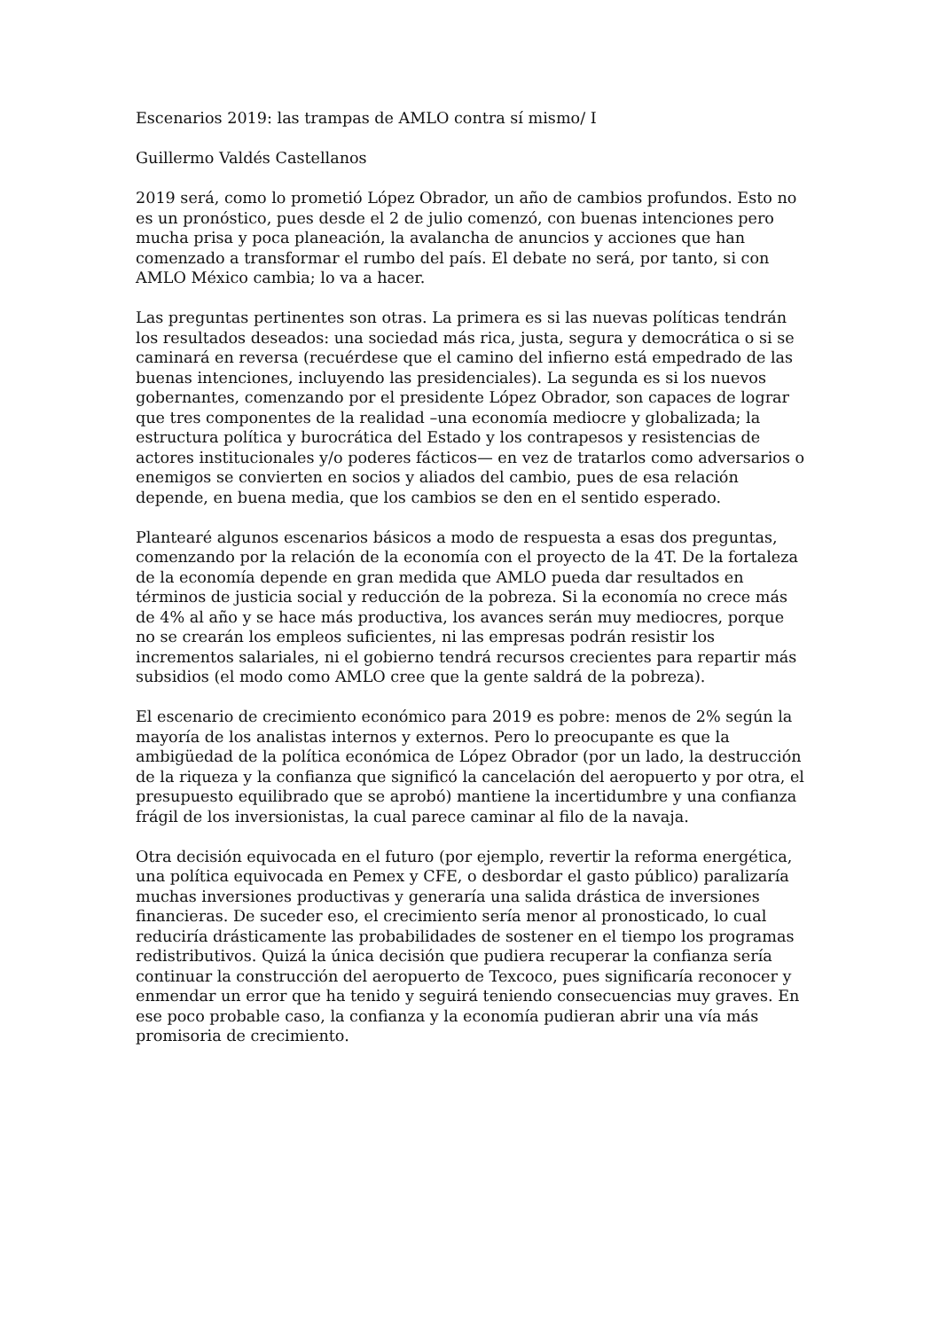Escenarios 2019: las trampas de AMLO contra sí mismo/ I
Guillermo Valdés Castellanos
2019 será, como lo prometió López Obrador, un año de cambios profundos. Esto no es un pronóstico, pues desde el 2 de julio comenzó, con buenas intenciones pero mucha prisa y poca planeación, la avalancha de anuncios y acciones que han comenzado a transformar el rumbo del país. El debate no será, por tanto, si con AMLO México cambia; lo va a hacer.
Las preguntas pertinentes son otras. La primera es si las nuevas políticas tendrán los resultados deseados: una sociedad más rica, justa, segura y democrática o si se caminará en reversa (recuérdese que el camino del infierno está empedrado de las buenas intenciones, incluyendo las presidenciales). La segunda es si los nuevos gobernantes, comenzando por el presidente López Obrador, son capaces de lograr que tres componentes de la realidad –una economía mediocre y globalizada; la estructura política y burocrática del Estado y los contrapesos y resistencias de actores institucionales y/o poderes fácticos— en vez de tratarlos como adversarios o enemigos se convierten en socios y aliados del cambio, pues de esa relación depende, en buena media, que los cambios se den en el sentido esperado.
Plantearé algunos escenarios básicos a modo de respuesta a esas dos preguntas, comenzando por la relación de la economía con el proyecto de la 4T. De la fortaleza de la economía depende en gran medida que AMLO pueda dar resultados en términos de justicia social y reducción de la pobreza. Si la economía no crece más de 4% al año y se hace más productiva, los avances serán muy mediocres, porque no se crearán los empleos suficientes, ni las empresas podrán resistir los incrementos salariales, ni el gobierno tendrá recursos crecientes para repartir más subsidios (el modo como AMLO cree que la gente saldrá de la pobreza).
El escenario de crecimiento económico para 2019 es pobre: menos de 2% según la mayoría de los analistas internos y externos. Pero lo preocupante es que la ambigüedad de la política económica de López Obrador (por un lado, la destrucción de la riqueza y la confianza que significó la cancelación del aeropuerto y por otra, el presupuesto equilibrado que se aprobó) mantiene la incertidumbre y una confianza frágil de los inversionistas, la cual parece caminar al filo de la navaja.
Otra decisión equivocada en el futuro (por ejemplo, revertir la reforma energética, una política equivocada en Pemex y CFE, o desbordar el gasto público) paralizaría muchas inversiones productivas y generaría una salida drástica de inversiones financieras. De suceder eso, el crecimiento sería menor al pronosticado, lo cual reduciría drásticamente las probabilidades de sostener en el tiempo los programas redistributivos. Quizá la única decisión que pudiera recuperar la confianza sería continuar la construcción del aeropuerto de Texcoco, pues significaría reconocer y enmendar un error que ha tenido y seguirá teniendo consecuencias muy graves. En ese poco probable caso, la confianza y la economía pudieran abrir una vía más promisoria de crecimiento.